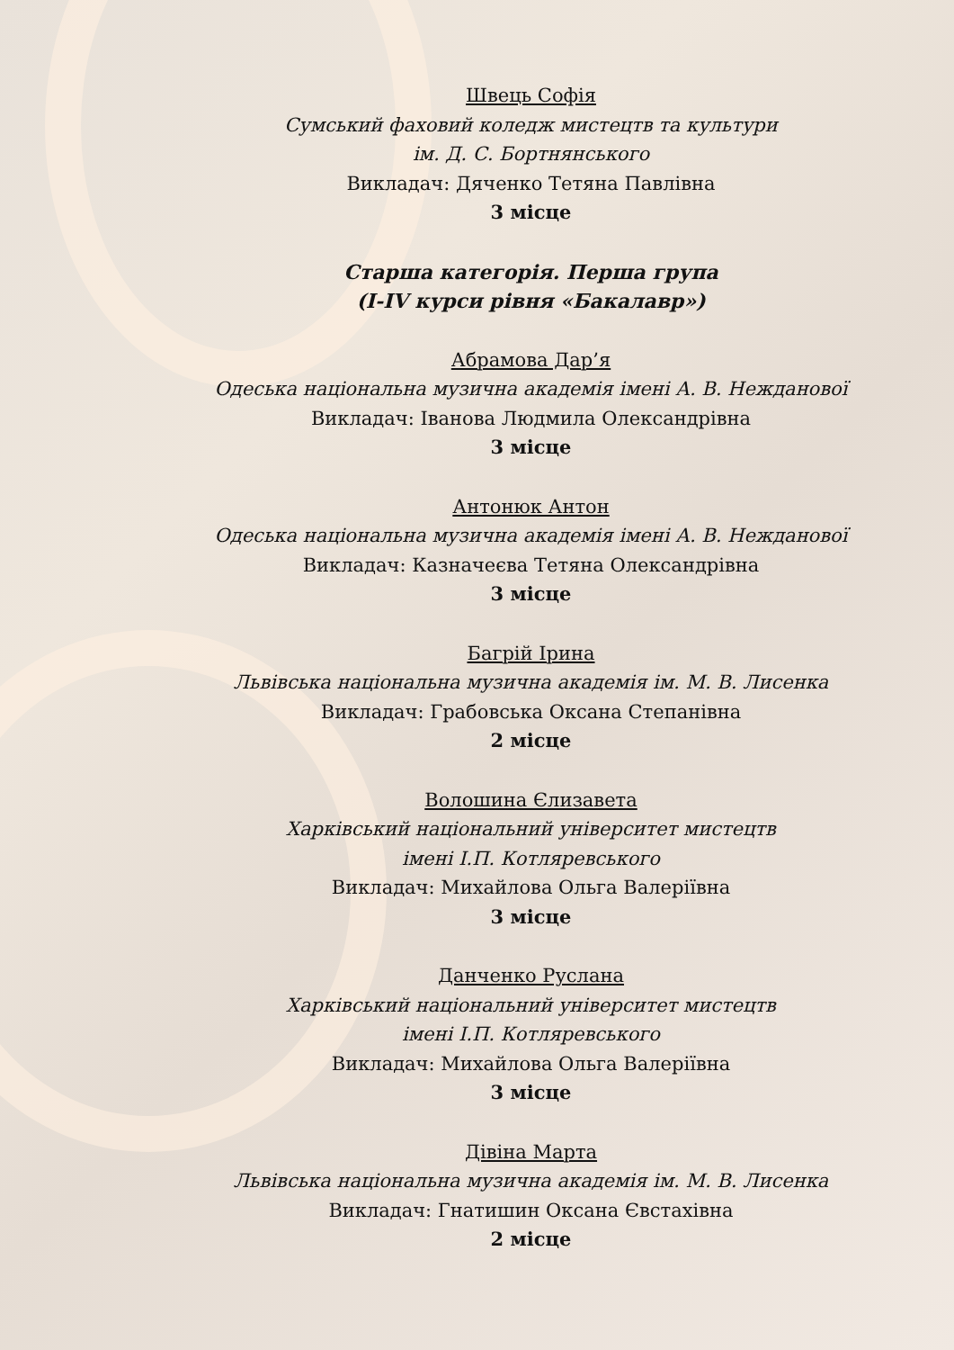Швець Софія
Сумський фаховий коледж мистецтв та культури
ім. Д. С. Бортнянського
Викладач: Дяченко Тетяна Павлівна
3 місце
Старша категорія. Перша група
(I-IV курси рівня «Бакалавр»)
Абрамова Дар’я
Одеська національна музична академія імені А. В. Нежданової
Викладач: Іванова Людмила Олександрівна
3 місце
Антонюк Антон
Одеська національна музична академія імені А. В. Нежданової
Викладач: Казначеєва Тетяна Олександрівна
3 місце
Багрій Ірина
Львівська національна музична академія ім. М. В. Лисенка
Викладач: Грабовська Оксана Степанівна
2 місце
Волошина Єлизавета
Харківський національний університет мистецтв
імені І.П. Котляревського
Викладач: Михайлова Ольга Валеріївна
3 місце
Данченко Руслана
Харківський національний університет мистецтв
імені І.П. Котляревського
Викладач: Михайлова Ольга Валеріївна
3 місце
Дівіна Марта
Львівська національна музична академія ім. М. В. Лисенка
Викладач: Гнатишин Оксана Євстахівна
2 місце